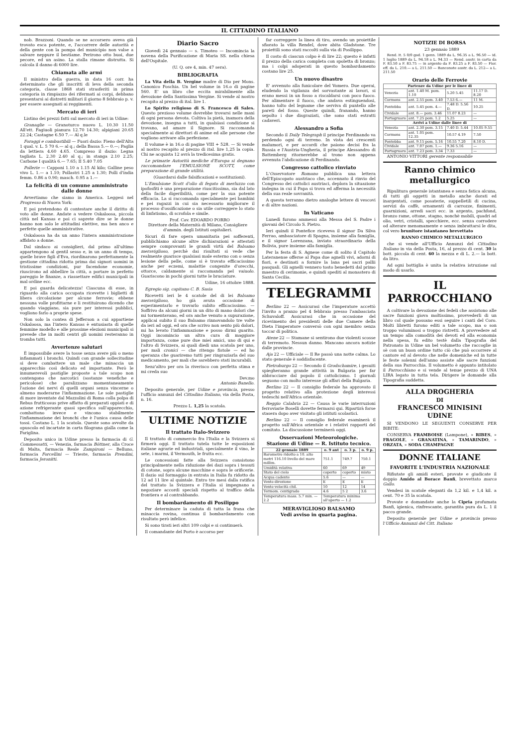IL CITTADINO ITALIANO
nob. Brazzoni. Quando se ne accorsero aveva già trovato esca potente, e, l'accorrere delle autorità e della gente con la pompa del municipio non valse a salvare neppure il bestiame. Perirono otto buoi, due pecore, ed un asino. La stalla rimane distrutta. Si calcola il danno di 6000 lire.
Chiamata alle armi
Il ministro della guerra, in data 16 corr. ha determinato che gli inscritti di leva della seconda categoria, classe 1868 stati strasferiti in prima categoria in rimpiazzo dei rifermati ai corpi, debbano presentarsi ai distretti militari il giorno 8 febbraio p. v. per essere assegnati ai reggimenti.
Mercato di ieri
Listino dei prezzi fatti sul mercato di ieri in Udine:
Granaglie — Granoturco nuovo L. 10.30 11.50 All'ett. Fagiuoli pianura 12.70 14.30; alpigiani 20.65 22.24; Castagne 6.50 7.— Al q.le
Foraggi e combustibili — Fuori dazio: Fieno dell'Alta 1 qual. v. L. 5 70 6.— al q.; della Bassa 5.— 0.—; Paglia da lettiera 4.60 4.65. Compreso il dazio: Legna tagliata L. 2.30 2.40 al q.; in stanga 2.10 2.25; Carbone I qualità 6.— 7.65; II 5.40 7.05
Pollerie — Capponi 1.10 a 1.15 Al kilo; Galline peso vivo L. 1.— a 1.10; Pollastri 1.25 a 1.30; Polli d'india femm. 0.86 a 0.90; masch. 0.95 a 1.—
La felicità di un comune amministrato dalle donne
Avvertiamo che siamo in America. Leggesi nel Progresso di Nuova York:
E poi pretendono di contestare anche il diritto di voto alle donne. Andate a vedere Oskaloosa, piccola città nel Kansas e poi ci saprete dire se le donne hanno non solo le attitudini elettive, ma ben anco e perfette quelle amministrative.
Oskaloosa ha da un anno l'intera amministrazione affidato a donne.
Dal sindaco ai consiglieri, dal primo all'ultimo appartengono al gentil sesso e, in un anno di tempo, quelle brave figli d'Eva, riordinarono perfettamente la gestione cittadina ridotta prima dai signori uomini in tristissime condizioni, pur facendone economie, riuscirono ad abbellire la città, a portare in perfetto pareggio le finanze, a riassettare edifici municipali in mal ordine ecc.
E poi guarda delicatezza! Ciascuna di esse, in riguardo alla carica occupata ricevette i biglietti di libera circolazione per alcune ferrovie; ebbene nessuna volle profittarne e li restituirono dicendo che quando viaggiano, sia pure per interessi pubblici, vogliono farlo a proprie spese.
Non solo la contea di Jefferson a cui appartiene Oskaloosa, ma l'intero Kansas è entusiasta di quelle femmine modello e alle prossime elezioni municipali si prevede che in molti centri gli uomini resteranno in tromba tutti.
Avvertenze salutari
È impossibile avere la tosse senza avere più o meno infiammati i bronchi. Quindi con grande sollecitudine si deve combattere un male che minaccia un apparecchio così delicato ed importante. Però le innumerevoli pastiglie proposte a tale scopo non contengono che narcotici (sostanze venefiche e pericolose) che paralizzano momentaneamente l'azione dei nervi di quelli organi senza vincerne o almeno moderarne l'infiammazione. Le sole pastiglie di more inventate dal Mazzolini di Roma colla polpa di Rebus frutticosus prive affatto di preparati oppiati e di azione refrigerante quasi specifica sull'apparecchio, combattono invece e vincono stabilmente l'infiammazione dei bronchi che è l'unica causa delle tossi. Costano L. 1 la scatola. Queste sono avvolte da opuscolo ed incartate in carta filograna gialla come la Pariglina.
Deposito unico in Udine presso la farmacia di G. Commessatti, — Venezia, farmacia Böttner, alla Croce di Malta, farmacia Reale Zampironi — Belluno, farmacia Forcellini — Trieste, farmacia Prendini, farmacia Jeronitti.
Diario Sacro
Giovedì 24 gennaio — s. Timoteo — Incomincia la novena della Purificazione di Maria SS. nella chiesa dell'Ospitale.
(U. Q. ore 4, min. 47 sera).
BIBLIOGRAFIA
La Vita della B. Vergine madre di Dio per Mons. Canonico Foschia. Un bel volume in 16.o di pagine 560. E' un libro che eccita mirabilmente alla devozione della Santissima Vergine. Si vende al nostro recapito al prezzo di ital. lire 1.
Lo Spirito religioso di S. Francesco di Sales. Questo prezioso volume dovrebbe trovarsi nelle mani di ogni persona devota. Coltiva la pietà, inamora della devozione, insegna a tutti, in qualsiasi condizione si trovano, ad amare il Signore. Si raccomanda specialmente ai direttori di anime ed alle persone che vogliono arrivare alla perfezione.
Il volume è in 16.o di pagine VIII + 528. — Si vende al nostro recapito al prezzo di ital. lire 1,25 la copia. Chi ne acquista 12 avrà la tredicesima gratis.
Le primarie Autorità mediche d'Europa si degnano raccomandare l'EMULSIONE SCOTT, come preparazione di grande utilità.
(Guardarsi dalle falsificazioni e sostituzioni).
L'Emulsione Scott d'olio di fegato di merluzzo con ipofosfiti è una preparazione riuscitissima, sia dal lato della facile digeribilità, come per la sua potente efficacia. La si raccomanda specialmente pei bambini e pei ragazzi in cui sia necessario migliorare il processo d'ossificazione o sia utile correggere lo stato di linfatismo, di scrofola e simile.
Prof. Cav. EDOARDO PORRO
Direttore della Maternità di Milano, Consigliere d'ammin. degli Istituti ospitalieri.
Sicuri di fare opera umanitaria pei sofferenti, pubblichiamo alcune altre dichiarazioni e attestati sempre comprovanti le grandi virtù del Balsamo meraviglioso, perchè dai risultati si vede che realmente guarisce qualsiasi male esterno con o senza lesione della pelle, come si è trovato efficacissimo anche per eczemi, malattie congenite d'orecchi, ottorce, caldamente si raccomanda pel vaiuolo. Guariscono in pochi giorni tutte le bruciature.
Udine, 16 ottobre 1888.
Egregio sig. capitano C. B. Sasia
Ricevetti ieri le 4 scatole del di lei Balsamo meraviglioso, ho già avuta occasione di esperimentarlo e trovarlo subito efficacissimo. — Soffrivo da alcuni giorni in un dito di mano dolori che mi tormentavano, ed ora anche venuto a supurazione, applicai subito il suo Balsamo rinnovandolo tre volte da ieri ad oggi, ed ora che scrivo non sento più dolori, mi ha levato l'infiammazione e posso dirmi guarito. Oggi incomincio un altra cura di maggiore importanza, come pure due miei amici, uno di qui e l'altro di Svizzera, ai quali diedi una scatola per uno, per mali cronici — che ritengo fistole — ed ho speranza che guariremo tutti per ringraziarla del suo medicamento, per mali che sarebbero stati incurabili.
Senz'altro per ora la riverisco con perfetta stima e mi creda suo
Dev.mo
Antonio Banello.
Deposito generale, per Udine e provincia, presso l'ufficio annunzi del Cittadino Italiano, via della Posta, n. 16.
Prezzo L. 1,25 la scatola.
ULTIME NOTIZIE
Il trattato Italo-Svizzero
Il trattato di commercio fra l'Italia e la Svizzera si firmerà oggi. Il trattato tutela tutte le esposizioni italiane agrarie ed industriali, specialmente il vino, le sete, i marmi, il Vermouth, le frutta ecc.
Le concessioni fatte alla Svizzera consistono principalmente nella riduzione dei dazi sopra i tessuti di cotone, sopra alcune macchine e sopra le orificerie. Il dazio sul formaggio in entrata in Italia fu ridotto da 12 ad 11 lire al quintale. Entro tre mesi dalla ratifica del trattato la Svizzera e l'Italia si impegnano a negoziare accordi speciali rispetto al traffico della frontiera e al contrabbando.
Il bombardamento di Posilippo
Per determinare la caduta di tutta la frana che minaccia rovina, continua il bombardamento con risultato però infelice.
Si sono tirati ieri altri 109 colpi e si continuerà.
Il comandante del Porto è accorso per
far correggere la linea di tiro, avendo un proiettile sfiorato la villa Rendel, dove abita Gladstone. Tre proiettili sono stati raccolti sulla via di Posilippo.
Il costo di ciascun colpo è di lire 22; questo è infatti il prezzo della carica completa con spoletta di bronzo; ma i colpi adoperati in questo bombardamento costano lire 25.
Un nuovo disastro
E' avvenuto alla funicolare del Vomero. Due operai, eludendo la vigilanza del sorvastante ai lavori, si erano messi in un fosso a riscaldarsi con poco fuoco. Per alimentare il fuoco, che andava estinguendosi, hanno tolto del legname che serviva di puntello alle pareti del fosso. Queste quindi, franando, hanno sepolto i due disgraziati, che sono stati estratti cadaveri.
Alessandro a Sofia
Secondo il Daily Telegraph il principe Ferdinando va perdendo ogni di terreno. In vista dei crescenti malumori, e per accordi che paiono decisi fra la Russia e l'Austria-Ungheria, il principe Alessandro di Battemberg ritornerebbe al trono non appena avvenuta l'abdicazione di Ferdinando.
Congresso cattolico rinviato
L'Osservatore Romano pubblica una lettera dell'Episcopato austriaco che, accennato il rinvio del Congresso dei cattolici austriaci, deplora la situazione indegna in cui il Papa si trova ed afferma la necessità della sua reale sovranità.
A questa terranno dietro analoghe lettere di vescovi e di altre nazioni.
In Vaticano
Lunedì furono ammessi alla Messa del S. Padre i giovani del Circolo S. Pietro.
Ieri quindi il Pontefice riceveva il signor Da Silva Ferrao, ambasciatore di Spagna, insieme alla famiglia, e il signor Lorenzana, inviato straordinario della Bolivia, pure insieme alla famiglia.
Per la festa di S. Agnese come di solito il Capitolo Lateranense offerse al Papa due agnelli vivi, adorni di fiori, e destinati a fornire la lana pei sacri pallii pasquali. Gli agnelli vennero tosto benedetti dal primo maestro di cerimonie, e quindi spediti al monastero di Santa Cecilia.
TELEGRAMMI
Berlino 22 — Assicurasi che l'imperatore accettò l'invito a pranzo pel 4 febbraio presso l'ambasciata Schuvaloff. Assicurasi che in occasione del ricevimento dei presidenti delle due Camere della Dieta l'imperatore conversò con ogni membro senza toccar di politica.
Atene 22 — Stamane si sentirono due violenti scosse di terremoto. Nessun danno. Mancano ancora notizie dalle provincie.
Aja 22 — Ufficiale — Il Re passò una notte calma. Lo stato generale è soddisfacente.
Pietroburgo 22 — Secondo il Grodschamire, i gesuiti spiegheranno grande attività in Bulgaria per far abbracciare dal popolo il cattolicismo. I giornali seguono con molto interesse gli affari della Bulgaria.
Berlino 22 — Il consiglio federale ha approvato il progetto relativo alla protezione degli interessi tedeschi nell'Africa orientale.
Reggio Calabria 22 — Causa le varie interruzioni ferroviarie Boselli dovette fermarsi qui. Ripartirà forse stasera dopo aver visitato gli istituti scolastici.
Berlino 22 — Il consiglio federale esaminerà il progetto sull'Africa orientale e i relativi rapporti del comitato. La discussione terminerà oggi.
Osservazioni Meteorologiche.
Stazione di Udine — R. Istituto tecnico.
| 22 gennaio 1889 | o. 9 ant | o. 3 p. | o. 9 p. |
| --- | --- | --- | --- |
| Barometro ridotto a 10. alto metri 116.10 livello del mare millim. | 751.1 | 749.7 | 750.1 |
| Umidità relativa | 60 | 69 | 49 |
| Stato del cielo | coperto | coperto | misto |
| Acqua cadente | 5.6 | — | — |
| Vento direzione | E | E | E |
| Vento velocità chil. | 10 | 12 | 14 |
| Termom. centigrado | 4.6 | 5 2 | 3.6 |
| Temperatura mass. 5.7 min. — 2.2 | Temperatura minima all'aperto — 1.2 | | |
MERAVIGLIOSO BALSAMO
Vedi avviso in quarta pagina.
NOTIZIE DI BORSA
23 gennaio 1889
Rend. it. 5 0/0 god. 1 genn. 1889 da L. 96.35 a L. 96.50 — id. 1 luglio 1889 da L. 94.18 a L. 94.33 — Rend. austr. in carta da F. 83.50 a F. 83.75 — in argento da F. 83.25 a F. 83.50 — Fior. eff. da L. 210.— a L. 211.50 — Banconote austr. da L. 212— a L. 211.50
Orario delle Ferrovie
| Partenze da Udine per le linee di | | | |
| --- | --- | --- | --- |
| Venezia | ant. 1.40 M. pom. 1.10 | 5.20 5.45 | 11.17 D. 8.20 |
| Cormons | ant. 2.55 pom. 3.40 | 7.53 6.— | 11 M. |
| Pontebba | ant. 5.45 pom. 4.— | 7.48 D. 5.56 D. | 10.25 |
| Cividale | ant. 8.— pom. 3.46 | 11.07 8.23 | — |
| Portogruaro | ant. 7.25 pom. 1.2 | 5.25 | — |
| Arrivi a Udine dalle linee di | | | |
| Venezia | ant. 2.30 pom. 3.15 | 7.40 D. 5.44 | 10.05 9.55 |
| Cormons | ant. 1.05 pom. 12.35 | 10.57 4.19 | 7.50 |
| Pontebba | ant. 9.15 pom. 5.16 | 10.55 7.20 | 8.10 D. |
| Cividale | ant. 7.07 pom. 1.— | 9.36 5.16 | — |
| Portogruaro | ant. 7.23 pom. 3.34 | 7.33 | — |
ANTONIO VITTORI gerente responsabile
Ranno chimico metallurgico
Ripulitura generale istantanea e senza fatica alcuna, di tutti gli oggetti in metallo anche dorati ed inargentati, come posaterie, suppelletili di cucina, servizi da caffè, ornamenti di carrozze, finimenti, guarnizioni, arredi sacri ecc. in argento, pachfond, bronzo rame, ottone, stagno, nonchè mobili, quadri ad olio, vetri, cristalli, specchiere, ecc. senza corrodere od alterare menomamente e senza imbrattarsi le dita, col vero brunitore istantaneo brevettato
RANNO CHIMICO METALLURGICO
che si vende all'Ufficio Annunzi del Cittadino Italiano in via della Posta, 16, al prezzo di cent. 30 la bott. piccola di cent. 60 la mezza e di L. 2.— la bott. da litro.
Ad ogni bottiglia è unita la relativa istruzione sul modo di usarlo.
IL PARROCCHIANO
A coltivare la devozione dei fedeli che assistono alle sacre funzioni giova moltissimo, provvederli di un libro col quale possano essi seguire i canti del Coro. Molti libretti furono editi a tale scopo, ma o son troppo voluminosi o troppo ristretti. A provvedere ad un tempo alla comodità dei devoti ed alla economia nella spesa, fu edito testè dalla Tipografia del Patronato in Udine un bel volumetto che raccoglie in sè con un buon ordine tutto ciò che può occorrere al cantore ed al devoto che nelle domeniche ed in tutte le feste solenni dell'anno assiste alle sacre funzioni della sua Parrocchia. Il volumetto è appunto intitolato il Parrocchiano e si vende al tenue prezzo di UNA LIRA legato in tutta tela. Dirigere le domande alla Tipografia suddetta.
ALLA DROGHERIA
DI
FRANCESCO MINISINI
UDINE
SI VENDONO LE SEGUENTI CONSERVE PER BIBITE:
CONSERVA FRAMBOISE (Lampone), » RIBES, » FRAGOLE, » GRANATINA, » TAMARINDO, » ORZATA, » SODA CHAMPAGNE
DONNE ITALIANE
FAVORITE L'INDUSTRIA NAZIONALE
Rifiutate gli amidi esteri, provate e giudicate il doppio Amido al Borace Banfi, brevettato marca Gallo.
Vendesi in scatole eleganti da 1,2 kil. e 1,4 kil. a cent. 70 e 35 la scatola.
Provate e domandate anche la Cipria profumata Banfi, igienica, rinfrescante, garantita pura da L. 1 il pacco grande.
Deposito generale per Udine e provincia presso l'Ufficio Annunzi del Citt. Italiano